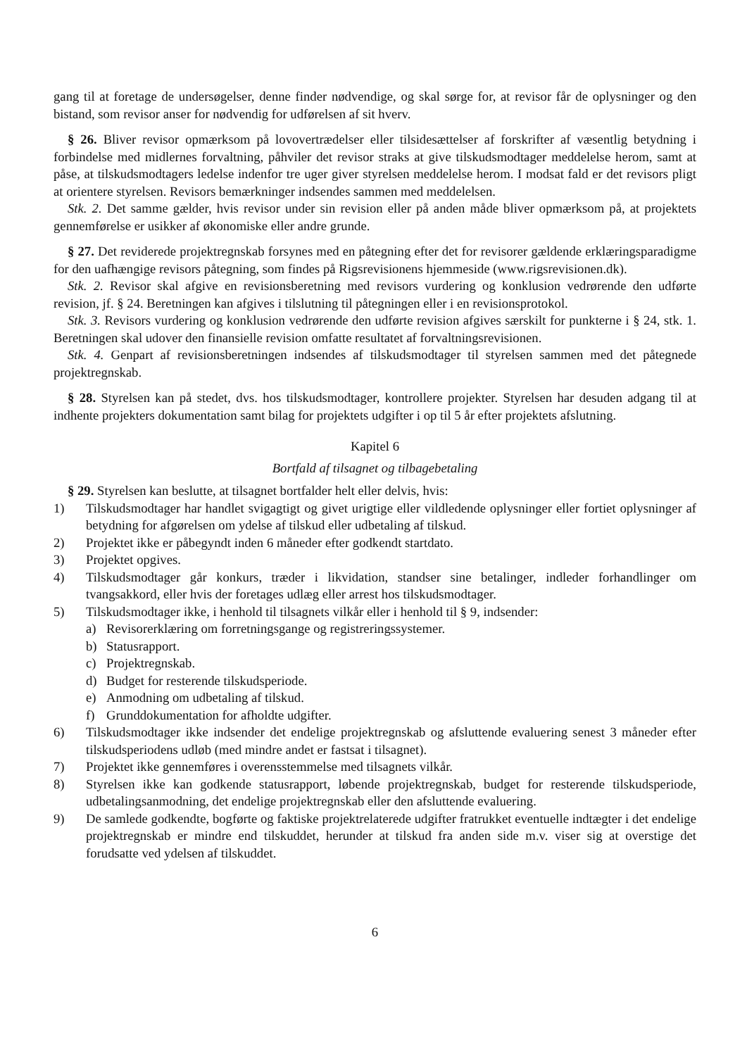gang til at foretage de undersøgelser, denne finder nødvendige, og skal sørge for, at revisor får de oplysninger og den bistand, som revisor anser for nødvendig for udførelsen af sit hverv.
§ 26. Bliver revisor opmærksom på lovovertrædelser eller tilsidesættelser af forskrifter af væsentlig betydning i forbindelse med midlernes forvaltning, påhviler det revisor straks at give tilskudsmodtager meddelelse herom, samt at påse, at tilskudsmodtagers ledelse indenfor tre uger giver styrelsen meddelelse herom. I modsat fald er det revisors pligt at orientere styrelsen. Revisors bemærkninger indsendes sammen med meddelelsen.
Stk. 2. Det samme gælder, hvis revisor under sin revision eller på anden måde bliver opmærksom på, at projektets gennemførelse er usikker af økonomiske eller andre grunde.
§ 27. Det reviderede projektregnskab forsynes med en påtegning efter det for revisorer gældende erklæringsparadigme for den uafhængige revisors påtegning, som findes på Rigsrevisionens hjemmeside (www.rigsrevisionen.dk).
Stk. 2. Revisor skal afgive en revisionsberetning med revisors vurdering og konklusion vedrørende den udførte revision, jf. § 24. Beretningen kan afgives i tilslutning til påtegningen eller i en revisionsprotokol.
Stk. 3. Revisors vurdering og konklusion vedrørende den udførte revision afgives særskilt for punkterne i § 24, stk. 1. Beretningen skal udover den finansielle revision omfatte resultatet af forvaltningsrevisionen.
Stk. 4. Genpart af revisionsberetningen indsendes af tilskudsmodtager til styrelsen sammen med det påtegnede projektregnskab.
§ 28. Styrelsen kan på stedet, dvs. hos tilskudsmodtager, kontrollere projekter. Styrelsen har desuden adgang til at indhente projekters dokumentation samt bilag for projektets udgifter i op til 5 år efter projektets afslutning.
Kapitel 6
Bortfald af tilsagnet og tilbagebetaling
§ 29. Styrelsen kan beslutte, at tilsagnet bortfalder helt eller delvis, hvis:
1) Tilskudsmodtager har handlet svigagtigt og givet urigtige eller vildledende oplysninger eller fortiet oplysninger af betydning for afgørelsen om ydelse af tilskud eller udbetaling af tilskud.
2) Projektet ikke er påbegyndt inden 6 måneder efter godkendt startdato.
3) Projektet opgives.
4) Tilskudsmodtager går konkurs, træder i likvidation, standser sine betalinger, indleder forhandlinger om tvangsakkord, eller hvis der foretages udlæg eller arrest hos tilskudsmodtager.
5) Tilskudsmodtager ikke, i henhold til tilsagnets vilkår eller i henhold til § 9, indsender:
a) Revisorerklæring om forretningsgange og registreringssystemer.
b) Statusrapport.
c) Projektregnskab.
d) Budget for resterende tilskudsperiode.
e) Anmodning om udbetaling af tilskud.
f) Grunddokumentation for afholdte udgifter.
6) Tilskudsmodtager ikke indsender det endelige projektregnskab og afsluttende evaluering senest 3 måneder efter tilskudsperiodens udløb (med mindre andet er fastsat i tilsagnet).
7) Projektet ikke gennemføres i overensstemmelse med tilsagnets vilkår.
8) Styrelsen ikke kan godkende statusrapport, løbende projektregnskab, budget for resterende tilskudsperiode, udbetalingsanmodning, det endelige projektregnskab eller den afsluttende evaluering.
9) De samlede godkendte, bogførte og faktiske projektrelaterede udgifter fratrukket eventuelle indtægter i det endelige projektregnskab er mindre end tilskuddet, herunder at tilskud fra anden side m.v. viser sig at overstige det forudsatte ved ydelsen af tilskuddet.
6